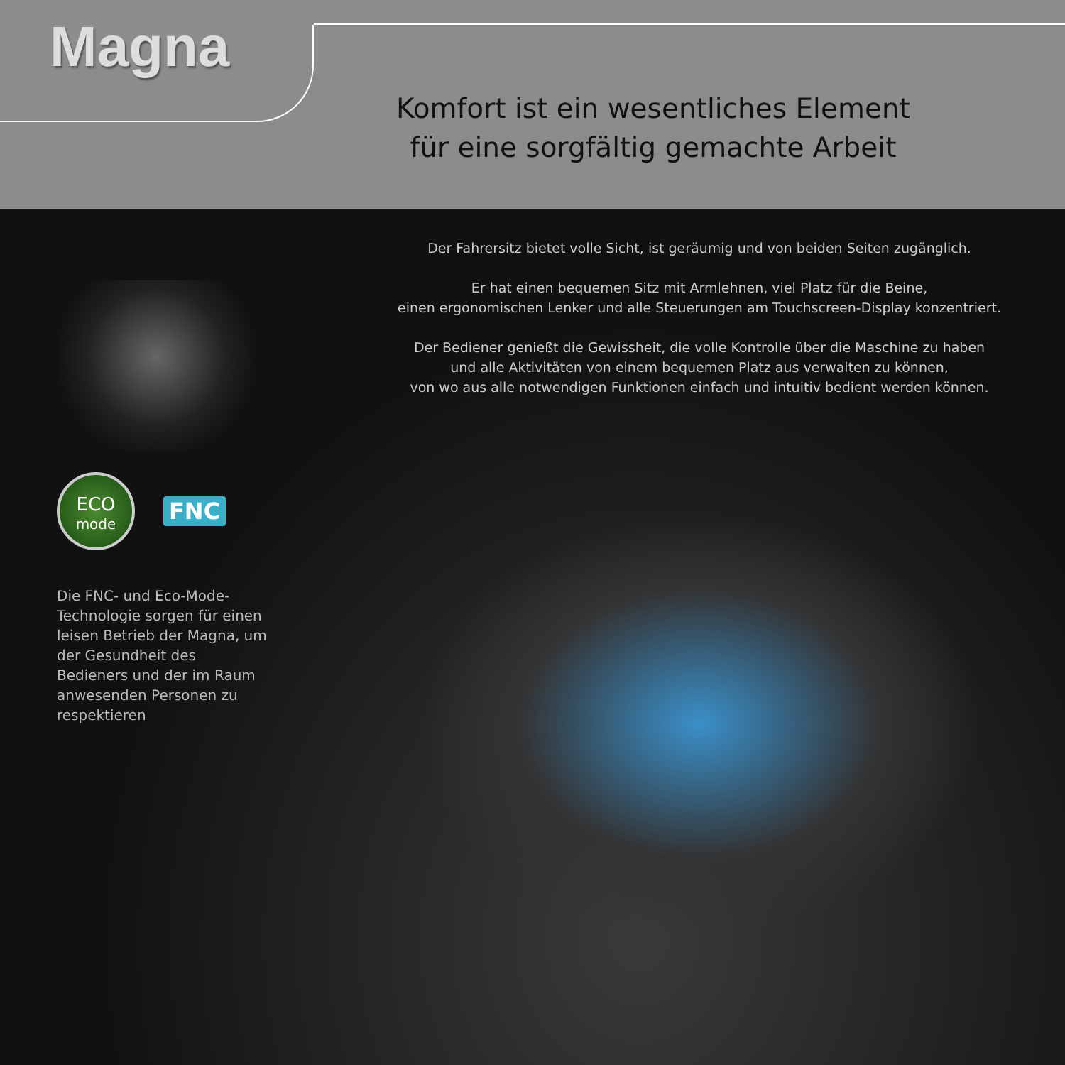Magna
Komfort ist ein wesentliches Element
für eine sorgfältig gemachte Arbeit
ECO
mode
FNC
Die FNC- und Eco-Mode-Technologie sorgen für einen leisen Betrieb der Magna, um der Gesundheit des Bedieners und der im Raum anwesenden Personen zu respektieren
Der Fahrersitz bietet volle Sicht, ist geräumig und von beiden Seiten zugänglich.
Er hat einen bequemen Sitz mit Armlehnen, viel Platz für die Beine,
einen ergonomischen Lenker und alle Steuerungen am Touchscreen-Display konzentriert.
Der Bediener genießt die Gewissheit, die volle Kontrolle über die Maschine zu haben
und alle Aktivitäten von einem bequemen Platz aus verwalten zu können,
von wo aus alle notwendigen Funktionen einfach und intuitiv bedient werden können.